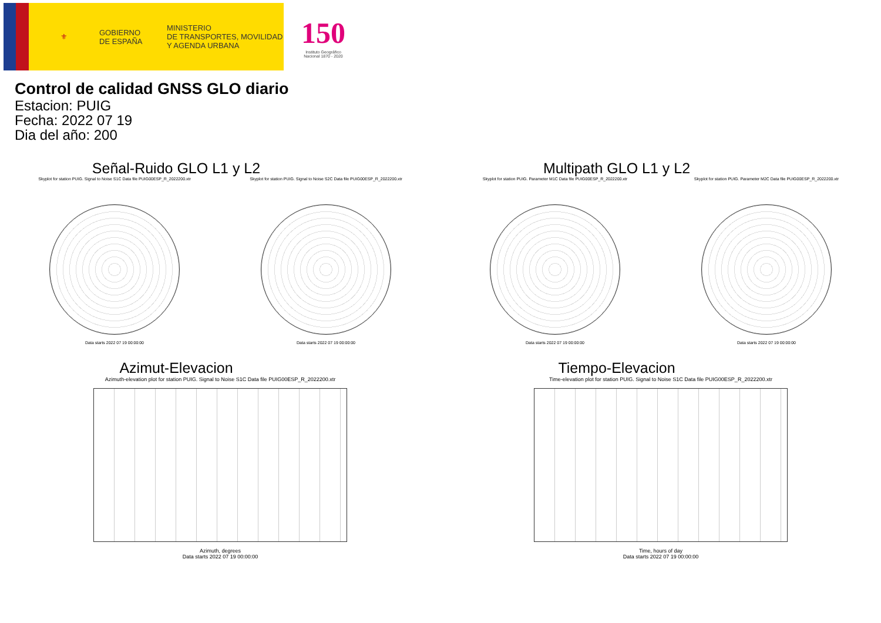⚜
GOBIERNO
DE ESPAÑA
MINISTERIO
DE TRANSPORTES, MOVILIDAD
Y AGENDA URBANA
150
Instituto Geográfico
Nacional 1870 - 2020
Control de calidad GNSS GLO diario
Estacion: PUIG
Fecha: 2022 07 19
Dia del año: 200
Señal-Ruido GLO L1 y L2
Skyplot for station PUIG. Signal to Noise S1C Data file PUIG00ESP_R_2022200.xtr
Data starts 2022 07 19 00:00:00
Skyplot for station PUIG. Signal to Noise S2C Data file PUIG00ESP_R_2022200.xtr
Data starts 2022 07 19 00:00:00
Multipath GLO L1 y L2
Skyplot for station PUIG. Parameter M1C Data file PUIG00ESP_R_2022200.xtr
Data starts 2022 07 19 00:00:00
Skyplot for station PUIG. Parameter M2C Data file PUIG00ESP_R_2022200.xtr
Data starts 2022 07 19 00:00:00
Azimut-Elevacion
Azimuth-elevation plot for station PUIG. Signal to Noise S1C Data file PUIG00ESP_R_2022200.xtr
Azimuth, degrees
Data starts 2022 07 19 00:00:00
Tiempo-Elevacion
Time-elevation plot for station PUIG. Signal to Noise S1C Data file PUIG00ESP_R_2022200.xtr
Time, hours of day
Data starts 2022 07 19 00:00:00